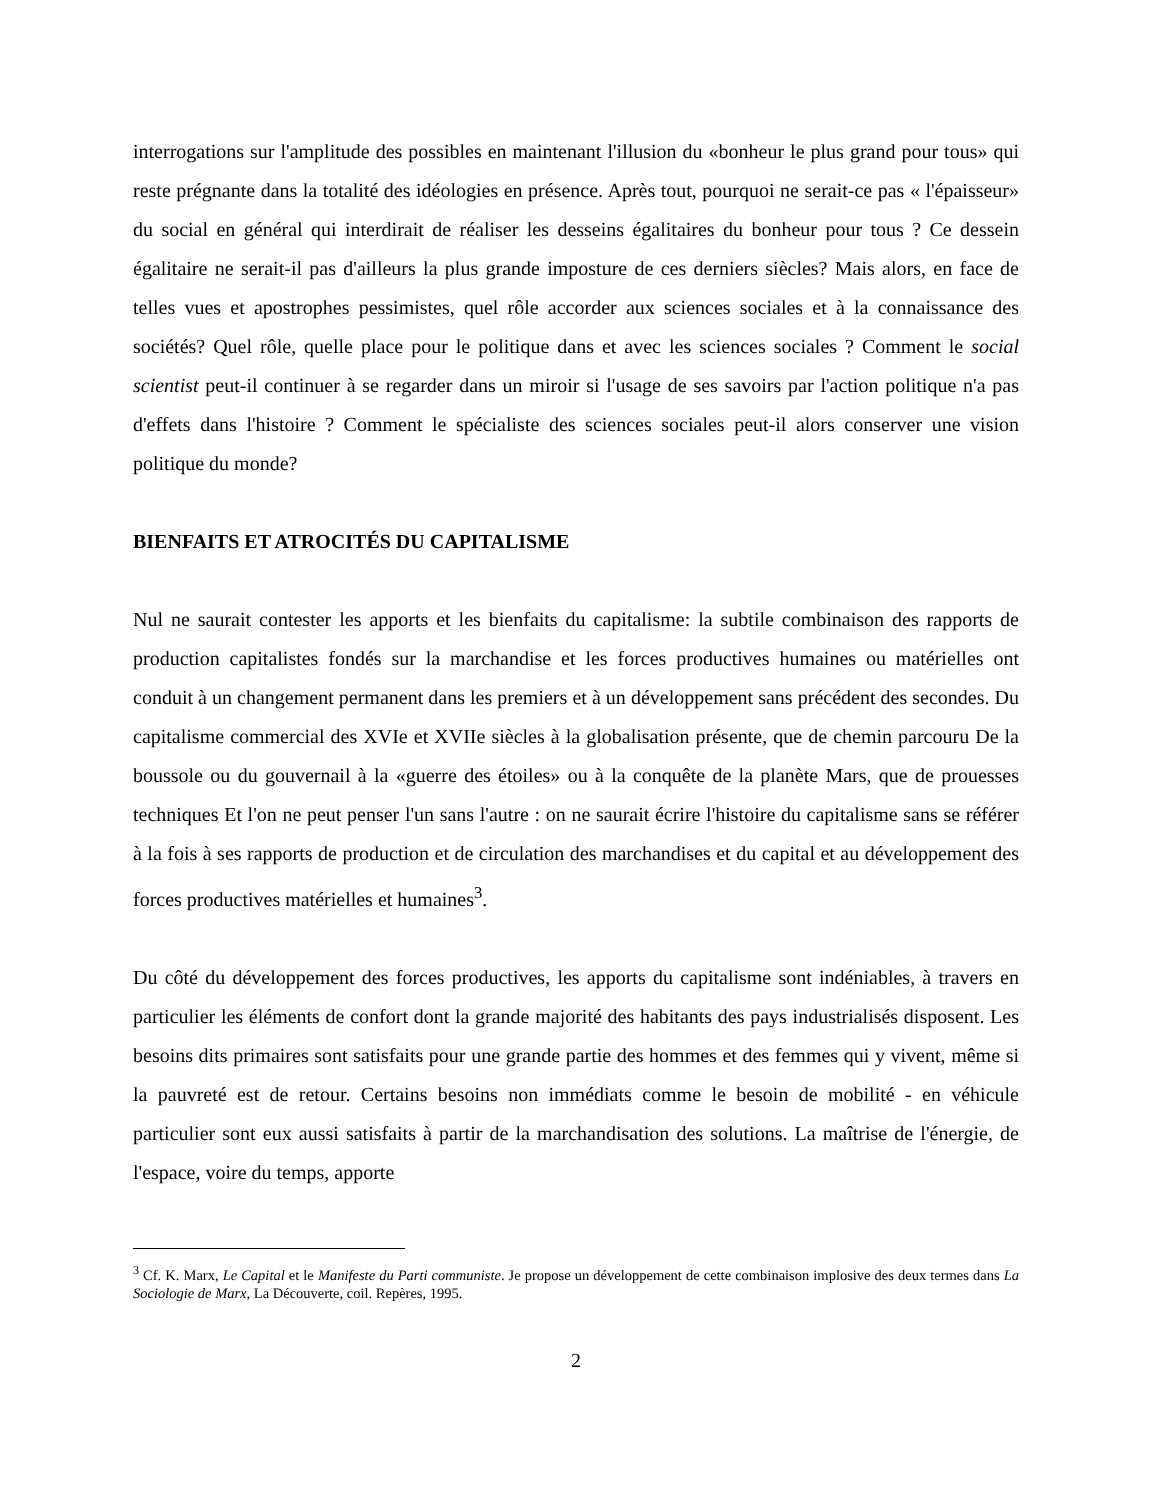interrogations sur l'amplitude des possibles en maintenant l'illusion du «bonheur le plus grand pour tous» qui reste prégnante dans la totalité des idéologies en présence. Après tout, pourquoi ne serait-ce pas « l'épaisseur» du social en général qui interdirait de réaliser les desseins égalitaires du bonheur pour tous ? Ce dessein égalitaire ne serait-il pas d'ailleurs la plus grande imposture de ces derniers siècles? Mais alors, en face de telles vues et apostrophes pessimistes, quel rôle accorder aux sciences sociales et à la connaissance des sociétés? Quel rôle, quelle place pour le politique dans et avec les sciences sociales ? Comment le social scientist peut-il continuer à se regarder dans un miroir si l'usage de ses savoirs par l'action politique n'a pas d'effets dans l'histoire ? Comment le spécialiste des sciences sociales peut-il alors conserver une vision politique du monde?
BIENFAITS ET ATROCITÉS DU CAPITALISME
Nul ne saurait contester les apports et les bienfaits du capitalisme: la subtile combinaison des rapports de production capitalistes fondés sur la marchandise et les forces productives humaines ou matérielles ont conduit à un changement permanent dans les premiers et à un développement sans précédent des secondes. Du capitalisme commercial des XVIe et XVIIe siècles à la globalisation présente, que de chemin parcouru De la boussole ou du gouvernail à la «guerre des étoiles» ou à la conquête de la planète Mars, que de prouesses techniques Et l'on ne peut penser l'un sans l'autre : on ne saurait écrire l'histoire du capitalisme sans se référer à la fois à ses rapports de production et de circulation des marchandises et du capital et au développement des forces productives matérielles et humaines<sup>3</sup>.
Du côté du développement des forces productives, les apports du capitalisme sont indéniables, à travers en particulier les éléments de confort dont la grande majorité des habitants des pays industrialisés disposent. Les besoins dits primaires sont satisfaits pour une grande partie des hommes et des femmes qui y vivent, même si la pauvreté est de retour. Certains besoins non immédiats comme le besoin de mobilité - en véhicule particulier sont eux aussi satisfaits à partir de la marchandisation des solutions. La maîtrise de l'énergie, de l'espace, voire du temps, apporte
<sup>3</sup> Cf. K. Marx, Le Capital et le Manifeste du Parti communiste. Je propose un développement de cette combinaison implosive des deux termes dans La Sociologie de Marx, La Découverte, coil. Repères, 1995.
2